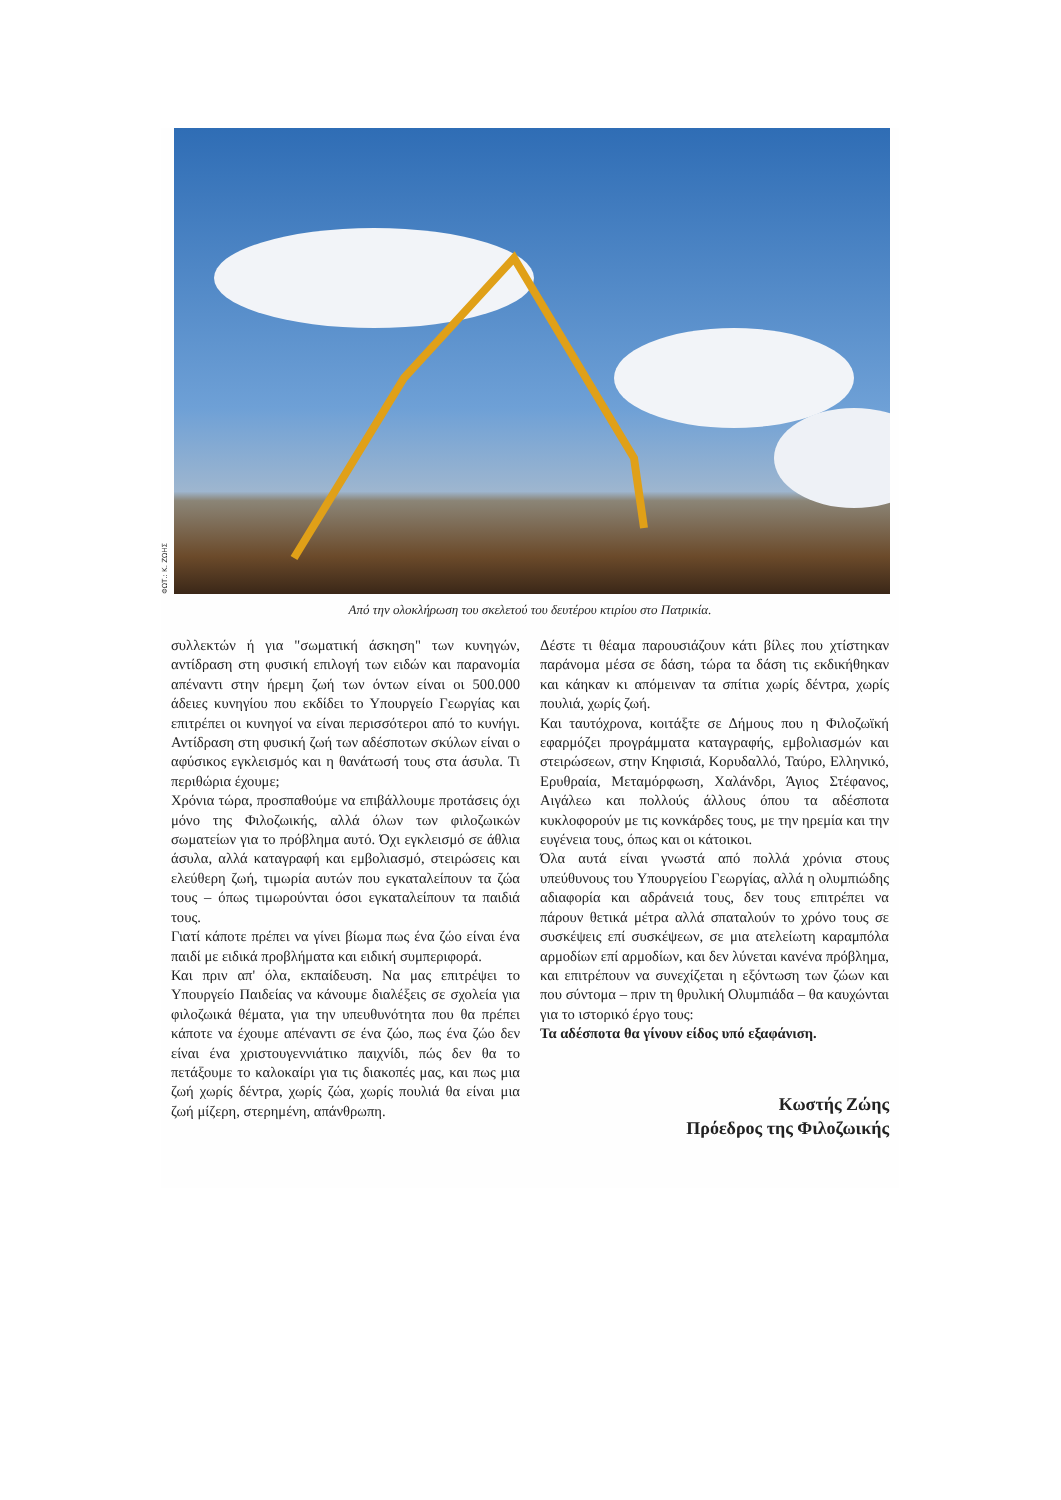ΦΩΤ.: Κ. ΖΩΗΣ
Από την ολοκλήρωση του σκελετού του δευτέρου κτιρίου στο Πατρικία.
συλλεκτών ή για "σωματική άσκηση" των κυνηγών, αντίδραση στη φυσική επιλογή των ειδών και παρανομία απέναντι στην ήρεμη ζωή των όντων είναι οι 500.000 άδειες κυνηγίου που εκδίδει το Υπουργείο Γεωργίας και επιτρέπει οι κυνηγοί να είναι περισσότεροι από το κυνήγι. Αντίδραση στη φυσική ζωή των αδέσποτων σκύλων είναι ο αφύσικος εγκλεισμός και η θανάτωσή τους στα άσυλα. Τι περιθώρια έχουμε;
Χρόνια τώρα, προσπαθούμε να επιβάλλουμε προτάσεις όχι μόνο της Φιλοζωικής, αλλά όλων των φιλοζωικών σωματείων για το πρόβλημα αυτό. Όχι εγκλεισμό σε άθλια άσυλα, αλλά καταγραφή και εμβολιασμό, στειρώσεις και ελεύθερη ζωή, τιμωρία αυτών που εγκαταλείπουν τα ζώα τους – όπως τιμωρούνται όσοι εγκαταλείπουν τα παιδιά τους.
Γιατί κάποτε πρέπει να γίνει βίωμα πως ένα ζώο είναι ένα παιδί με ειδικά προβλήματα και ειδική συμπεριφορά.
Και πριν απ' όλα, εκπαίδευση. Να μας επιτρέψει το Υπουργείο Παιδείας να κάνουμε διαλέξεις σε σχολεία για φιλοζωικά θέματα, για την υπευθυνότητα που θα πρέπει κάποτε να έχουμε απέναντι σε ένα ζώο, πως ένα ζώο δεν είναι ένα χριστουγεννιάτικο παιχνίδι, πώς δεν θα το πετάξουμε το καλοκαίρι για τις διακοπές μας, και πως μια ζωή χωρίς δέντρα, χωρίς ζώα, χωρίς πουλιά θα είναι μια ζωή μίζερη, στερημένη, απάνθρωπη.
Δέστε τι θέαμα παρουσιάζουν κάτι βίλες που χτίστηκαν παράνομα μέσα σε δάση, τώρα τα δάση τις εκδικήθηκαν και κάηκαν κι απόμειναν τα σπίτια χωρίς δέντρα, χωρίς πουλιά, χωρίς ζωή.
Και ταυτόχρονα, κοιτάξτε σε Δήμους που η Φιλοζωϊκή εφαρμόζει προγράμματα καταγραφής, εμβολιασμών και στειρώσεων, στην Κηφισιά, Κορυδαλλό, Ταύρο, Ελληνικό, Ερυθραία, Μεταμόρφωση, Χαλάνδρι, Άγιος Στέφανος, Αιγάλεω και πολλούς άλλους όπου τα αδέσποτα κυκλοφορούν με τις κονκάρδες τους, με την ηρεμία και την ευγένεια τους, όπως και οι κάτοικοι.
Όλα αυτά είναι γνωστά από πολλά χρόνια στους υπεύθυνους του Υπουργείου Γεωργίας, αλλά η ολυμπιώδης αδιαφορία και αδράνειά τους, δεν τους επιτρέπει να πάρουν θετικά μέτρα αλλά σπαταλούν το χρόνο τους σε συσκέψεις επί συσκέψεων, σε μια ατελείωτη καραμπόλα αρμοδίων επί αρμοδίων, και δεν λύνεται κανένα πρόβλημα, και επιτρέπουν να συνεχίζεται η εξόντωση των ζώων και που σύντομα – πριν τη θρυλική Ολυμπιάδα – θα καυχώνται για το ιστορικό έργο τους:
Τα αδέσποτα θα γίνουν είδος υπό εξαφάνιση.
Κωστής Ζώης
Πρόεδρος της Φιλοζωικής